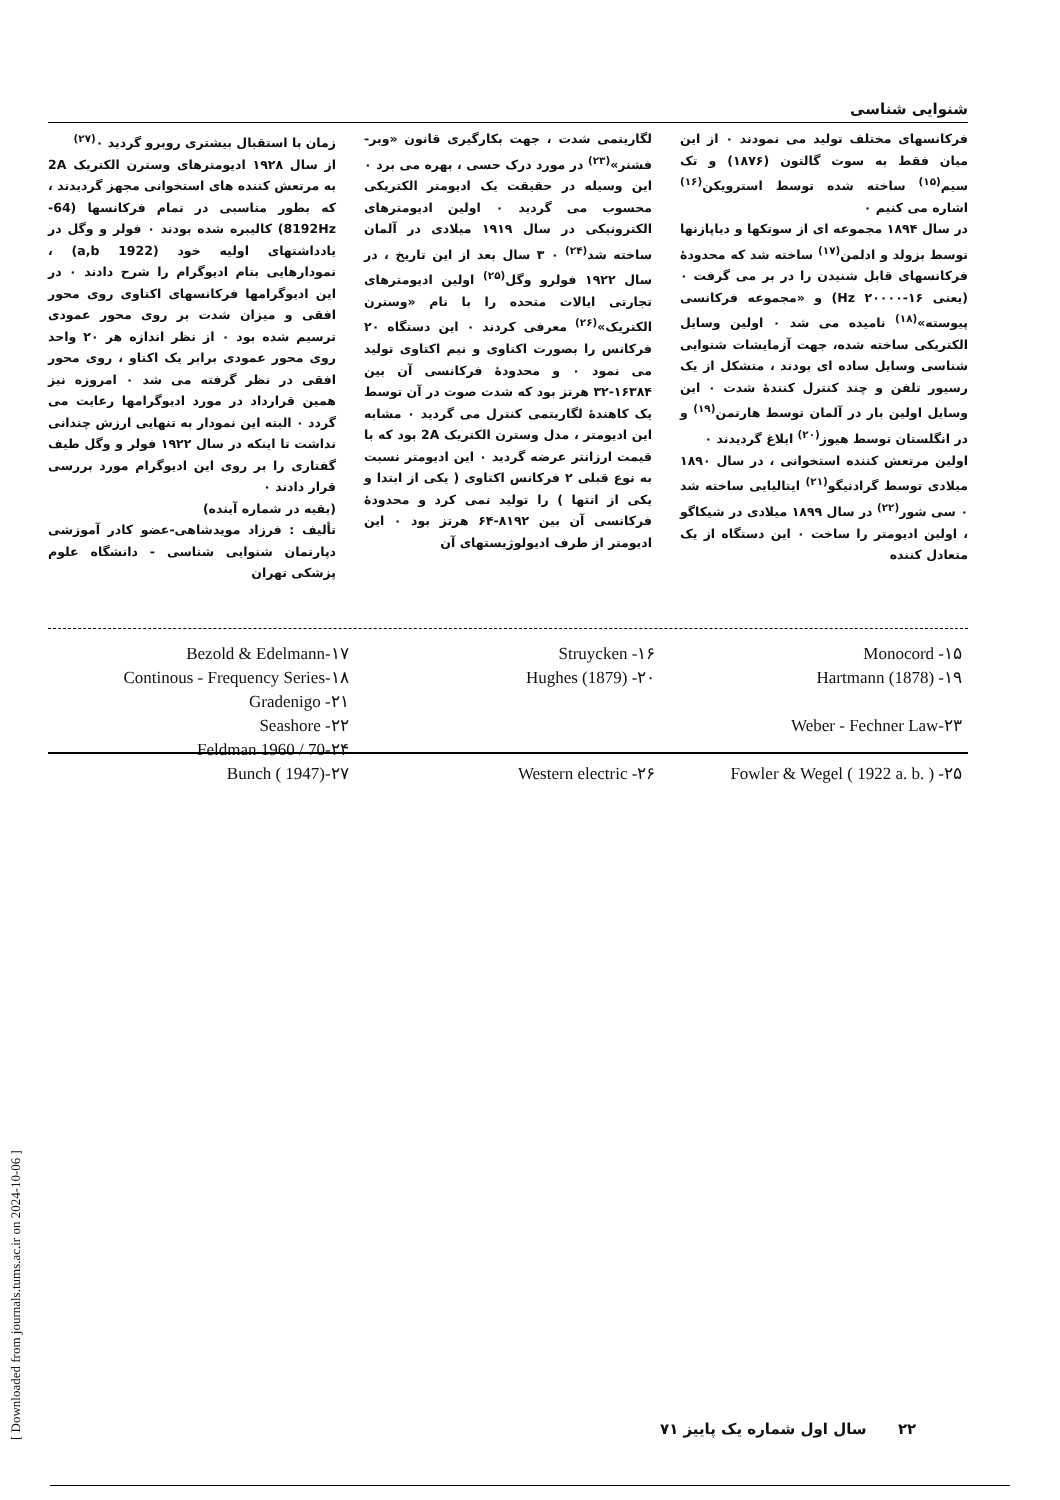شنوایی شناسی
فرکانسهای مختلف تولید می نمودند ۰ از این میان فقط به سوت گالتون (۱۸۷۶) و تک سیم<sup>(۱۵)</sup> ساخته شده توسط استرویکن<sup>(۱۶)</sup> اشاره می کنیم ۰
در سال ۱۸۹۴ مجموعه ای از سوتکها و دیاپازنها توسط بزولد و ادلمن<sup>(۱۷)</sup> ساخته شد که محدودهٔ فرکانسهای قابل شنیدن را در بر می گرفت ۰ (یعنی Hz ۲۰۰۰۰-۱۶) و «مجموعه فرکانسی پیوسته»<sup>(۱۸)</sup> نامیده می شد ۰ اولین وسایل الکتریکی ساخته شده، جهت آزمایشات شنوایی شناسی وسایل ساده ای بودند ، متشکل از یک رسیور تلفن و چند کنترل کنندهٔ شدت ۰ این وسایل اولین بار در آلمان توسط هارتمن<sup>(۱۹)</sup> و در انگلستان توسط هیوز<sup>(۲۰)</sup> ابلاغ گردیدند ۰
اولین مرتعش کننده استخوانی ، در سال ۱۸۹۰ میلادی توسط گرادنیگو<sup>(۲۱)</sup> ایتالیایی ساخته شد ۰ سی شور<sup>(۲۲)</sup> در سال ۱۸۹۹ میلادی در شیکاگو ، اولین ادیومتر را ساخت ۰ این دستگاه از یک متعادل کننده
لگاریتمی شدت ، جهت بکارگیری قانون «وبر- فشنر»<sup>(۲۳)</sup> در مورد درک حسی ، بهره می برد ۰ این وسیله در حقیقت یک ادیومتر الکتریکی محسوب می گردید ۰ اولین ادیومترهای الکترونیکی در سال ۱۹۱۹ میلادی در آلمان ساخته شد<sup>(۲۴)</sup> ۰ ۳ سال بعد از این تاریخ ، در سال ۱۹۲۲ فولرو وگل<sup>(۲۵)</sup> اولین ادیومترهای تجارتی ایالات متحده را با نام «وسترن الکتریک»<sup>(۲۶)</sup> معرفی کردند ۰ این دستگاه ۲۰ فرکانس را بصورت اکتاوی و نیم اکتاوی تولید می نمود ۰ و محدودهٔ فرکانسی آن بین ۱۶۳۸۴-۳۲ هرتز بود که شدت صوت در آن توسط یک کاهندهٔ لگاریتمی کنترل می گردید ۰ مشابه این ادیومتر ، مدل وسترن الکتریک 2A بود که با قیمت ارزانتر عرضه گردید ۰ این ادیومتر نسبت به نوع قبلی ۲ فرکانس اکتاوی ( یکی از ابتدا و یکی از انتها ) را تولید نمی کرد و محدودهٔ فرکانسی آن بین ۸۱۹۲-۶۴ هرتز بود ۰ این ادیومتر از طرف ادیولوژیستهای آن
زمان با استقبال بیشتری روبرو گردید ۰<sup>(۲۷)</sup>
از سال ۱۹۲۸ ادیومترهای وسترن الکتریک 2A به مرتعش کننده های استخوانی مجهز گردیدند ، که بطور مناسبی در تمام فرکانسها (64-8192Hz) کالیبره شده بودند ۰ فولر و وگل در یادداشتهای اولیه خود (1922 a,b) ، نمودارهایی بنام ادیوگرام را شرح دادند ۰ در این ادیوگرامها فرکانسهای اکتاوی روی محور افقی و میزان شدت بر روی محور عمودی ترسیم شده بود ۰ از نظر اندازه هر ۲۰ واحد روی محور عمودی برابر یک اکتاو ، روی محور افقی در نظر گرفته می شد ۰ امروزه نیز همین قرارداد در مورد ادیوگرامها رعایت می گردد ۰ البته این نمودار به تنهایی ارزش چندانی نداشت تا اینکه در سال ۱۹۲۲ فولر و وگل طیف گفتاری را بر روی این ادیوگرام مورد بررسی قرار دادند ۰
(بقیه در شماره آینده)
تألیف : فرزاد مویدشاهی-عضو کادر آموزشی دپارتمان شنوایی شناسی - دانشگاه علوم پزشکی تهران
Monocord -۱۵ Struycken -۱۶ Bezold & Edelmann-۱۷ Hartmann (1878) -۱۹ Hughes (1879) -۲۰ Continous - Frequency Series-۱۸
Gradenigo -۲۱ Weber - Fechner Law-۲۳ Seashore -۲۲
Feldman 1960 / 70-۲۴ Fowler & Wegel ( 1922 a. b. ) -۲۵ Western electric -۲۶ Bunch ( 1947)-۲۷
۲۲ سال اول شماره یک پاییز ۷۱
[ Downloaded from journals.tums.ac.ir on 2024-10-06 ]